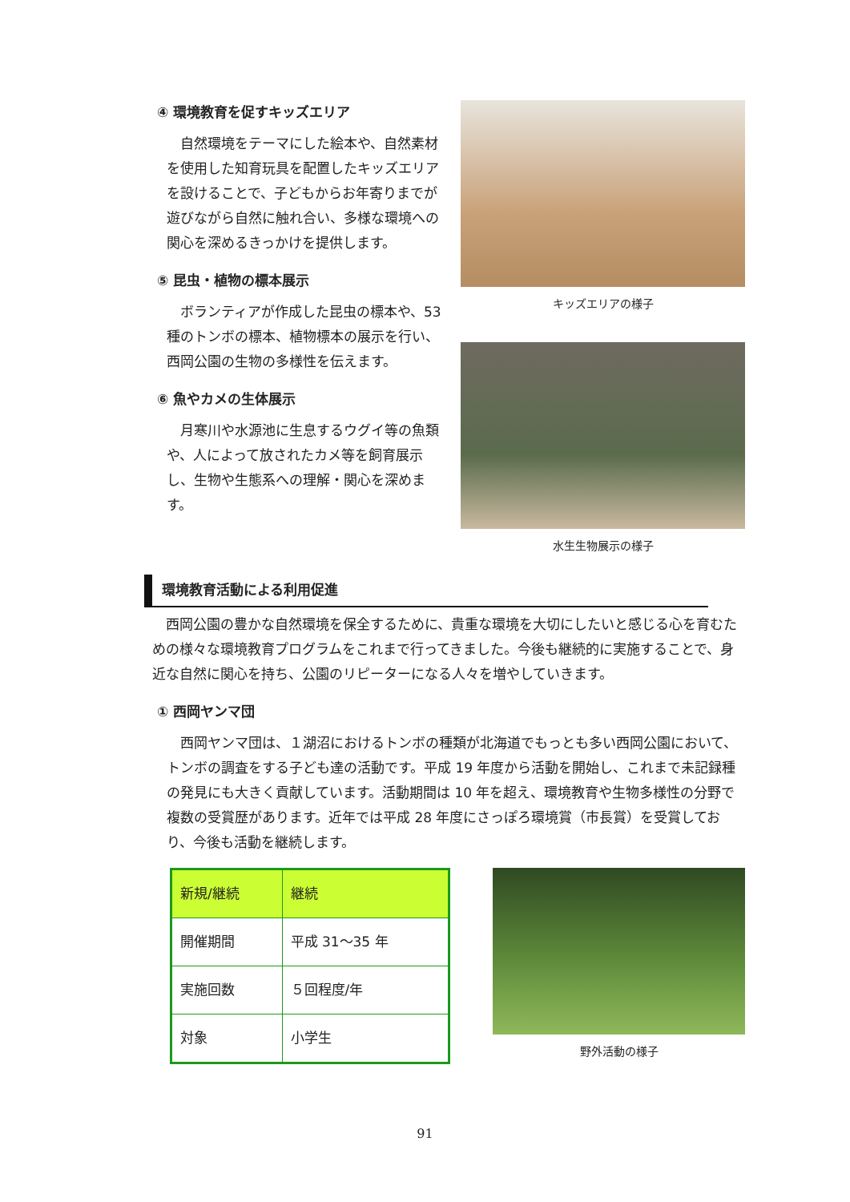④ 環境教育を促すキッズエリア
自然環境をテーマにした絵本や、自然素材を使用した知育玩具を配置したキッズエリアを設けることで、子どもからお年寄りまでが遊びながら自然に触れ合い、多様な環境への関心を深めるきっかけを提供します。
⑤ 昆虫・植物の標本展示
ボランティアが作成した昆虫の標本や、53 種のトンボの標本、植物標本の展示を行い、西岡公園の生物の多様性を伝えます。
⑥ 魚やカメの生体展示
月寒川や水源池に生息するウグイ等の魚類や、人によって放されたカメ等を飼育展示し、生物や生態系への理解・関心を深めます。
キッズエリアの様子
水生生物展示の様子
環境教育活動による利用促進
西岡公園の豊かな自然環境を保全するために、貴重な環境を大切にしたいと感じる心を育むための様々な環境教育プログラムをこれまで行ってきました。今後も継続的に実施することで、身近な自然に関心を持ち、公園のリピーターになる人々を増やしていきます。
① 西岡ヤンマ団
西岡ヤンマ団は、１湖沼におけるトンボの種類が北海道でもっとも多い西岡公園において、トンボの調査をする子ども達の活動です。平成 19 年度から活動を開始し、これまで未記録種の発見にも大きく貢献しています。活動期間は 10 年を超え、環境教育や生物多様性の分野で複数の受賞歴があります。近年では平成 28 年度にさっぽろ環境賞（市長賞）を受賞しており、今後も活動を継続します。
| 新規/継続 | 継続 |
| 開催期間 | 平成 31～35 年 |
| 実施回数 | ５回程度/年 |
| 対象 | 小学生 |
野外活動の様子
91